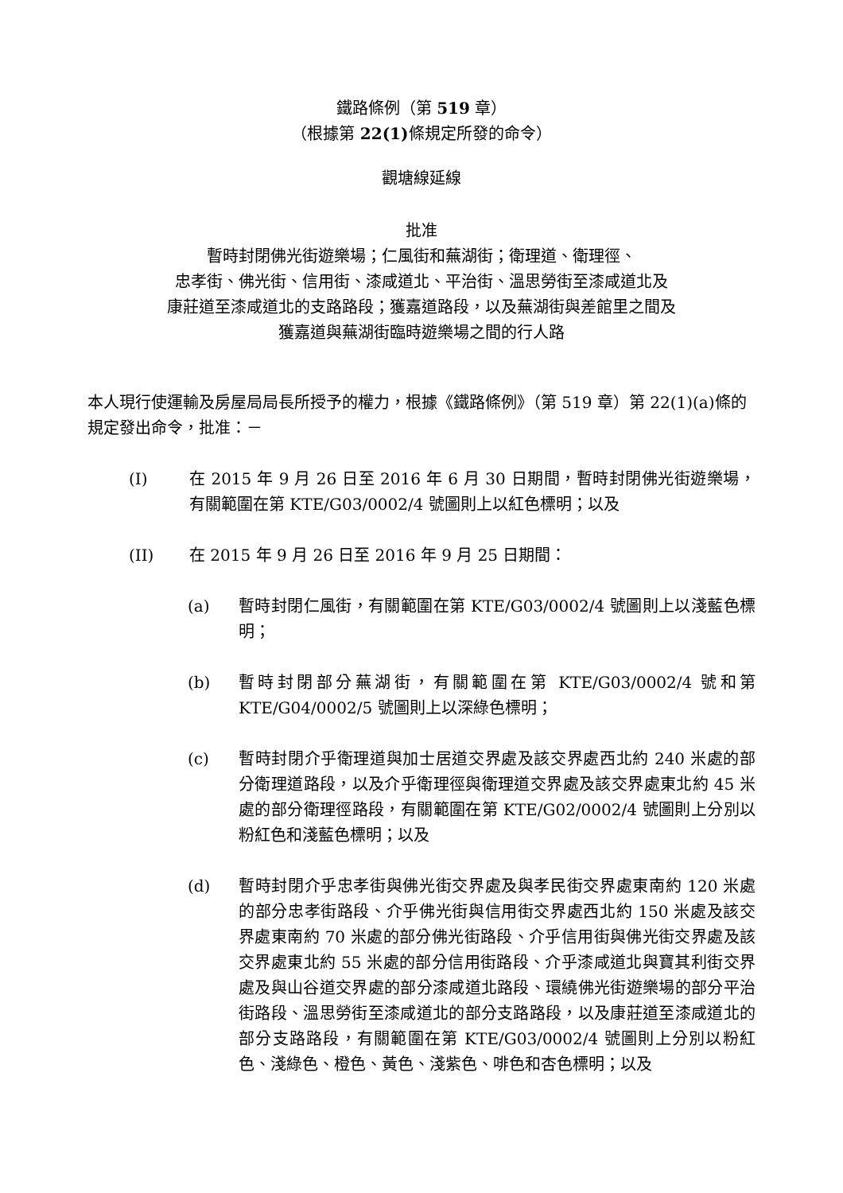鐵路條例（第 519 章）
（根據第 22(1) 條規定所發的命令）
觀塘線延線
批准
暫時封閉佛光街遊樂場；仁風街和蕪湖街；衛理道、衛理徑、
忠孝街、佛光街、信用街、漆咸道北、平治街、溫思勞街至漆咸道北及
康莊道至漆咸道北的支路路段；獲嘉道路段，以及蕪湖街與差館里之間及
獲嘉道與蕪湖街臨時遊樂場之間的行人路
本人現行使運輸及房屋局局長所授予的權力，根據《鐵路條例》（第 519 章）第 22(1)(a)條的規定發出命令，批准：－
(I) 在 2015 年 9 月 26 日至 2016 年 6 月 30 日期間，暫時封閉佛光街遊樂場，有關範圍在第 KTE/G03/0002/4 號圖則上以紅色標明；以及
(II) 在 2015 年 9 月 26 日至 2016 年 9 月 25 日期間：
(a) 暫時封閉仁風街，有關範圍在第 KTE/G03/0002/4 號圖則上以淺藍色標明；
(b) 暫時封閉部分蕪湖街，有關範圍在第 KTE/G03/0002/4 號和第 KTE/G04/0002/5 號圖則上以深綠色標明；
(c) 暫時封閉介乎衛理道與加士居道交界處及該交界處西北約 240 米處的部分衛理道路段，以及介乎衛理徑與衛理道交界處及該交界處東北約 45 米處的部分衛理徑路段，有關範圍在第 KTE/G02/0002/4 號圖則上分別以粉紅色和淺藍色標明；以及
(d) 暫時封閉介乎忠孝街與佛光街交界處及與孝民街交界處東南約 120 米處的部分忠孝街路段、介乎佛光街與信用街交界處西北約 150 米處及該交界處東南約 70 米處的部分佛光街路段、介乎信用街與佛光街交界處及該交界處東北約 55 米處的部分信用街路段、介乎漆咸道北與寶其利街交界處及與山谷道交界處的部分漆咸道北路段、環繞佛光街遊樂場的部分平治街路段、溫思勞街至漆咸道北的部分支路路段，以及康莊道至漆咸道北的部分支路路段，有關範圍在第 KTE/G03/0002/4 號圖則上分別以粉紅色、淺綠色、橙色、黃色、淺紫色、啡色和杏色標明；以及